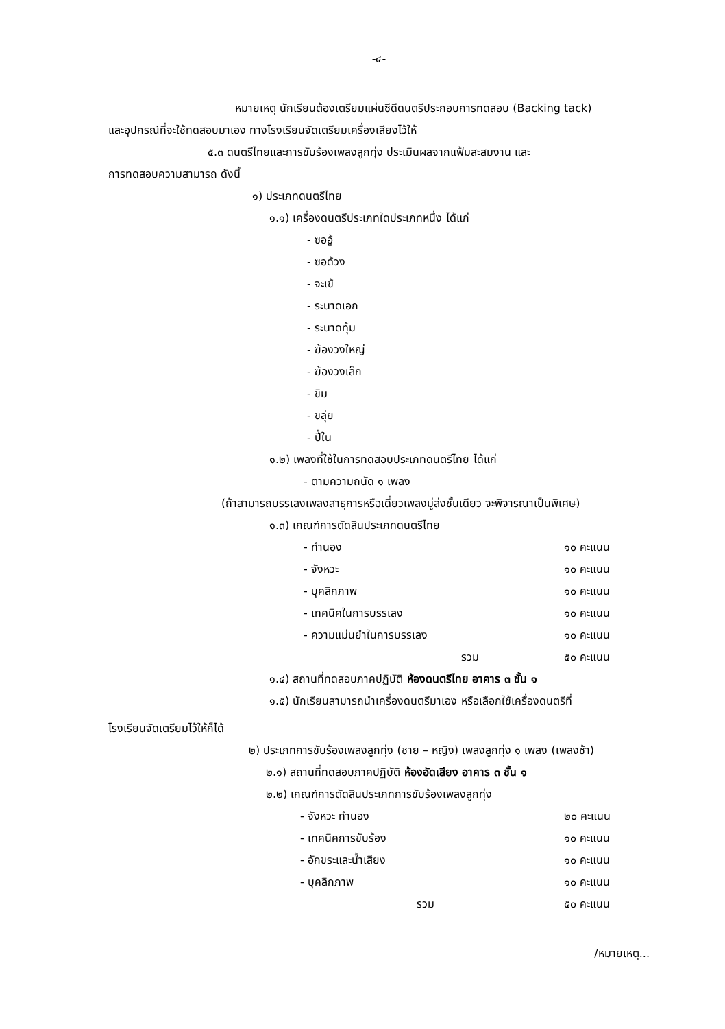-๔-
หมายเหตุ นักเรียนต้องเตรียมแผ่นซีดีดนตรีประกอบการทดสอบ (Backing tack)
และอุปกรณ์ที่จะใช้ทดสอบมาเอง ทางโรงเรียนจัดเตรียมเครื่องเสียงไว้ให้
๕.๓ ดนตรีไทยและการขับร้องเพลงลูกทุ่ง ประเมินผลจากแฟ้มสะสมงาน และ
การทดสอบความสามารถ ดังนี้
๑) ประเภทดนตรีไทย
๑.๑) เครื่องดนตรีประเภทใดประเภทหนึ่ง ได้แก่
- ซออู้
- ซอด้วง
- จะเข้
- ระนาดเอก
- ระนาดทุ้ม
- ฆ้องวงใหญ่
- ฆ้องวงเล็ก
- ขิม
- ขลุ่ย
- ปี่ใน
๑.๒) เพลงที่ใช้ในการทดสอบประเภทดนตรีไทย ได้แก่
- ตามความถนัด ๑ เพลง
(ถ้าสามารถบรรเลงเพลงสาธุการหรือเดี่ยวเพลงมู่ล่งชั้นเดียว จะพิจารณาเป็นพิเศษ)
๑.๓) เกณฑ์การตัดสินประเภทดนตรีไทย
- ทำนอง ๑๐ คะแนน
- จังหวะ ๑๐ คะแนน
- บุคลิกภาพ ๑๐ คะแนน
- เทคนิคในการบรรเลง ๑๐ คะแนน
- ความแม่นยำในการบรรเลง ๑๐ คะแนน
รวม ๕๐ คะแนน
๑.๔) สถานที่ทดสอบภาคปฏิบัติ ห้องดนตรีไทย อาคาร ๓ ชั้น ๑
๑.๕) นักเรียนสามารถนำเครื่องดนตรีมาเอง หรือเลือกใช้เครื่องดนตรีที่
โรงเรียนจัดเตรียมไว้ให้ก็ได้
๒) ประเภทการขับร้องเพลงลูกทุ่ง (ชาย – หญิง) เพลงลูกทุ่ง ๑ เพลง (เพลงช้า)
๒.๑) สถานที่ทดสอบภาคปฏิบัติ ห้องอัดเสียง อาคาร ๓ ชั้น ๑
๒.๒) เกณฑ์การตัดสินประเภทการขับร้องเพลงลูกทุ่ง
- จังหวะ ทำนอง ๒๐ คะแนน
- เทคนิคการขับร้อง ๑๐ คะแนน
- อักขระและน้ำเสียง ๑๐ คะแนน
- บุคลิกภาพ ๑๐ คะแนน
รวม ๕๐ คะแนน
/หมายเหตุ...